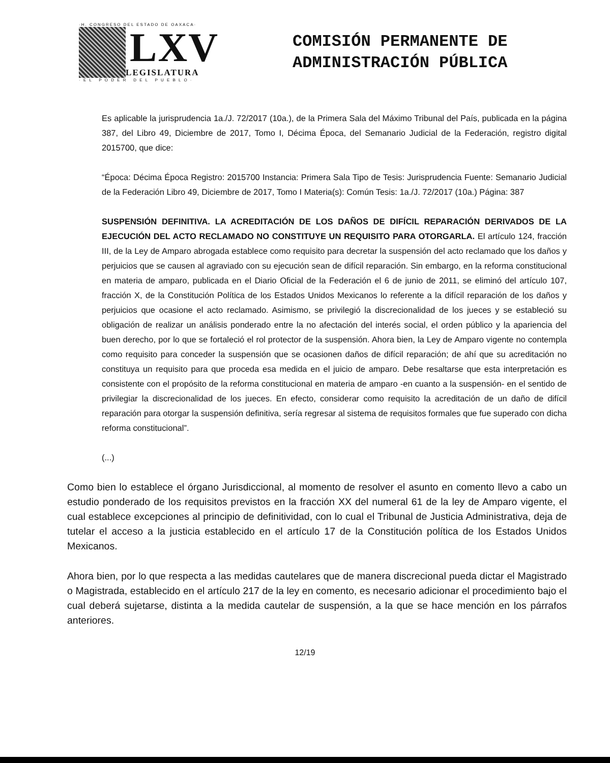·H. CONGRESO DEL ESTADO DE OAXACA·
LXV
LEGISLATURA
· E L P O D E R D E L P U E B L O ·
COMISIÓN PERMANENTE DE
ADMINISTRACIÓN PÚBLICA
Es aplicable la jurisprudencia 1a./J. 72/2017 (10a.), de la Primera Sala del Máximo Tribunal del País, publicada en la página 387, del Libro 49, Diciembre de 2017, Tomo I, Décima Época, del Semanario Judicial de la Federación, registro digital 2015700, que dice:
“Época: Décima Época Registro: 2015700 Instancia: Primera Sala Tipo de Tesis: Jurisprudencia Fuente: Semanario Judicial de la Federación Libro 49, Diciembre de 2017, Tomo I Materia(s): Común Tesis: 1a./J. 72/2017 (10a.) Página: 387
SUSPENSIÓN DEFINITIVA. LA ACREDITACIÓN DE LOS DAÑOS DE DIFÍCIL REPARACIÓN DERIVADOS DE LA EJECUCIÓN DEL ACTO RECLAMADO NO CONSTITUYE UN REQUISITO PARA OTORGARLA. El artículo 124, fracción III, de la Ley de Amparo abrogada establece como requisito para decretar la suspensión del acto reclamado que los daños y perjuicios que se causen al agraviado con su ejecución sean de difícil reparación. Sin embargo, en la reforma constitucional en materia de amparo, publicada en el Diario Oficial de la Federación el 6 de junio de 2011, se eliminó del artículo 107, fracción X, de la Constitución Política de los Estados Unidos Mexicanos lo referente a la difícil reparación de los daños y perjuicios que ocasione el acto reclamado. Asimismo, se privilegió la discrecionalidad de los jueces y se estableció su obligación de realizar un análisis ponderado entre la no afectación del interés social, el orden público y la apariencia del buen derecho, por lo que se fortaleció el rol protector de la suspensión. Ahora bien, la Ley de Amparo vigente no contempla como requisito para conceder la suspensión que se ocasionen daños de difícil reparación; de ahí que su acreditación no constituya un requisito para que proceda esa medida en el juicio de amparo. Debe resaltarse que esta interpretación es consistente con el propósito de la reforma constitucional en materia de amparo -en cuanto a la suspensión- en el sentido de privilegiar la discrecionalidad de los jueces. En efecto, considerar como requisito la acreditación de un daño de difícil reparación para otorgar la suspensión definitiva, sería regresar al sistema de requisitos formales que fue superado con dicha reforma constitucional”.
(...)
Como bien lo establece el órgano Jurisdiccional, al momento de resolver el asunto en comento llevo a cabo un estudio ponderado de los requisitos previstos en la fracción XX del numeral 61 de la ley de Amparo vigente, el cual establece excepciones al principio de definitividad, con lo cual el Tribunal de Justicia Administrativa, deja de tutelar el acceso a la justicia establecido en el artículo 17 de la Constitución política de los Estados Unidos Mexicanos.
Ahora bien, por lo que respecta a las medidas cautelares que de manera discrecional pueda dictar el Magistrado o Magistrada, establecido en el artículo 217 de la ley en comento, es necesario adicionar el procedimiento bajo el cual deberá sujetarse, distinta a la medida cautelar de suspensión, a la que se hace mención en los párrafos anteriores.
12/19